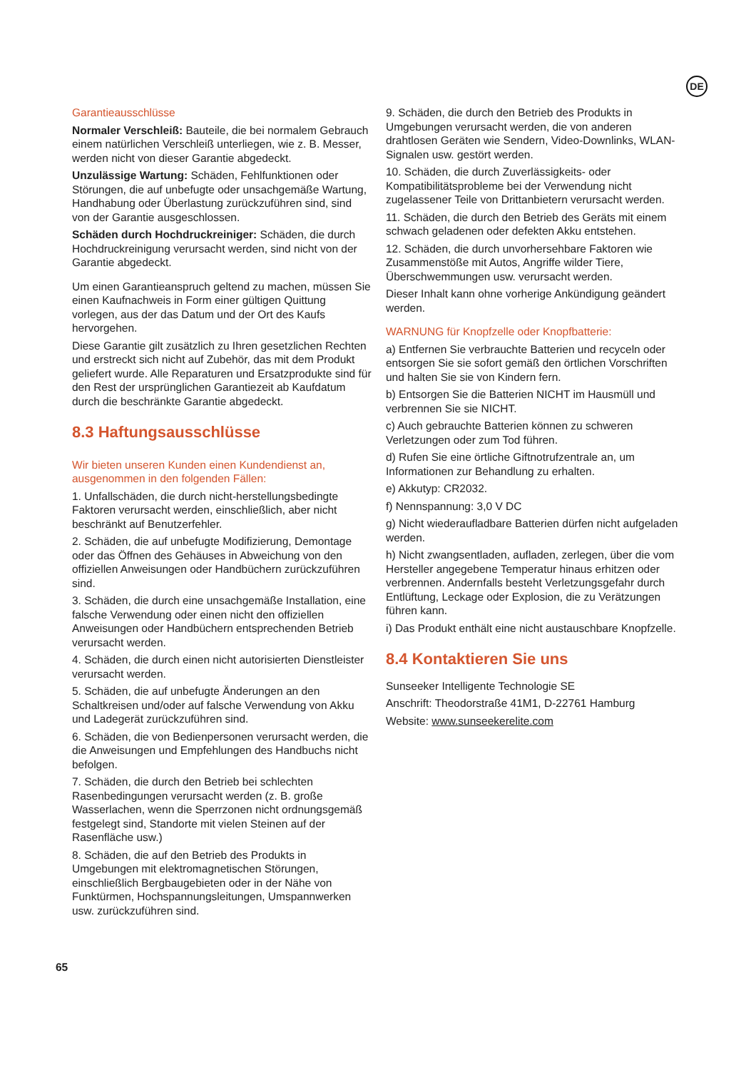DE
Garantieausschlüsse
Normaler Verschleiß: Bauteile, die bei normalem Gebrauch einem natürlichen Verschleiß unterliegen, wie z. B. Messer, werden nicht von dieser Garantie abgedeckt.
Unzulässige Wartung: Schäden, Fehlfunktionen oder Störungen, die auf unbefugte oder unsachgemäße Wartung, Handhabung oder Überlastung zurückzuführen sind, sind von der Garantie ausgeschlossen.
Schäden durch Hochdruckreiniger: Schäden, die durch Hochdruckreinigung verursacht werden, sind nicht von der Garantie abgedeckt.
Um einen Garantieanspruch geltend zu machen, müssen Sie einen Kaufnachweis in Form einer gültigen Quittung vorlegen, aus der das Datum und der Ort des Kaufs hervorgehen.
Diese Garantie gilt zusätzlich zu Ihren gesetzlichen Rechten und erstreckt sich nicht auf Zubehör, das mit dem Produkt geliefert wurde. Alle Reparaturen und Ersatzprodukte sind für den Rest der ursprünglichen Garantiezeit ab Kaufdatum durch die beschränkte Garantie abgedeckt.
8.3 Haftungsausschlüsse
Wir bieten unseren Kunden einen Kundendienst an, ausgenommen in den folgenden Fällen:
1. Unfallschäden, die durch nicht-herstellungsbedingte Faktoren verursacht werden, einschließlich, aber nicht beschränkt auf Benutzerfehler.
2. Schäden, die auf unbefugte Modifizierung, Demontage oder das Öffnen des Gehäuses in Abweichung von den offiziellen Anweisungen oder Handbüchern zurückzuführen sind.
3. Schäden, die durch eine unsachgemäße Installation, eine falsche Verwendung oder einen nicht den offiziellen Anweisungen oder Handbüchern entsprechenden Betrieb verursacht werden.
4. Schäden, die durch einen nicht autorisierten Dienstleister verursacht werden.
5. Schäden, die auf unbefugte Änderungen an den Schaltkreisen und/oder auf falsche Verwendung von Akku und Ladegerät zurückzuführen sind.
6. Schäden, die von Bedienpersonen verursacht werden, die die Anweisungen und Empfehlungen des Handbuchs nicht befolgen.
7. Schäden, die durch den Betrieb bei schlechten Rasenbedingungen verursacht werden (z. B. große Wasserlachen, wenn die Sperrzonen nicht ordnungsgemäß festgelegt sind, Standorte mit vielen Steinen auf der Rasenfläche usw.)
8. Schäden, die auf den Betrieb des Produkts in Umgebungen mit elektromagnetischen Störungen, einschließlich Bergbaugebieten oder in der Nähe von Funktürmen, Hochspannungsleitungen, Umspannwerken usw. zurückzuführen sind.
9. Schäden, die durch den Betrieb des Produkts in Umgebungen verursacht werden, die von anderen drahtlosen Geräten wie Sendern, Video-Downlinks, WLAN-Signalen usw. gestört werden.
10. Schäden, die durch Zuverlässigkeits- oder Kompatibilitätsprobleme bei der Verwendung nicht zugelassener Teile von Drittanbietern verursacht werden.
11. Schäden, die durch den Betrieb des Geräts mit einem schwach geladenen oder defekten Akku entstehen.
12. Schäden, die durch unvorhersehbare Faktoren wie Zusammenstöße mit Autos, Angriffe wilder Tiere, Überschwemmungen usw. verursacht werden.
Dieser Inhalt kann ohne vorherige Ankündigung geändert werden.
WARNUNG für Knopfzelle oder Knopfbatterie:
a) Entfernen Sie verbrauchte Batterien und recyceln oder entsorgen Sie sie sofort gemäß den örtlichen Vorschriften und halten Sie sie von Kindern fern.
b) Entsorgen Sie die Batterien NICHT im Hausmüll und verbrennen Sie sie NICHT.
c) Auch gebrauchte Batterien können zu schweren Verletzungen oder zum Tod führen.
d) Rufen Sie eine örtliche Giftnotrufzentrale an, um Informationen zur Behandlung zu erhalten.
e) Akkutyp: CR2032.
f) Nennspannung: 3,0 V DC
g) Nicht wiederaufladbare Batterien dürfen nicht aufgeladen werden.
h) Nicht zwangsentladen, aufladen, zerlegen, über die vom Hersteller angegebene Temperatur hinaus erhitzen oder verbrennen. Andernfalls besteht Verletzungsgefahr durch Entlüftung, Leckage oder Explosion, die zu Verätzungen führen kann.
i) Das Produkt enthält eine nicht austauschbare Knopfzelle.
8.4 Kontaktieren Sie uns
Sunseeker Intelligente Technologie SE
Anschrift: Theodorstraße 41M1, D-22761 Hamburg
Website: www.sunseekerelite.com
65